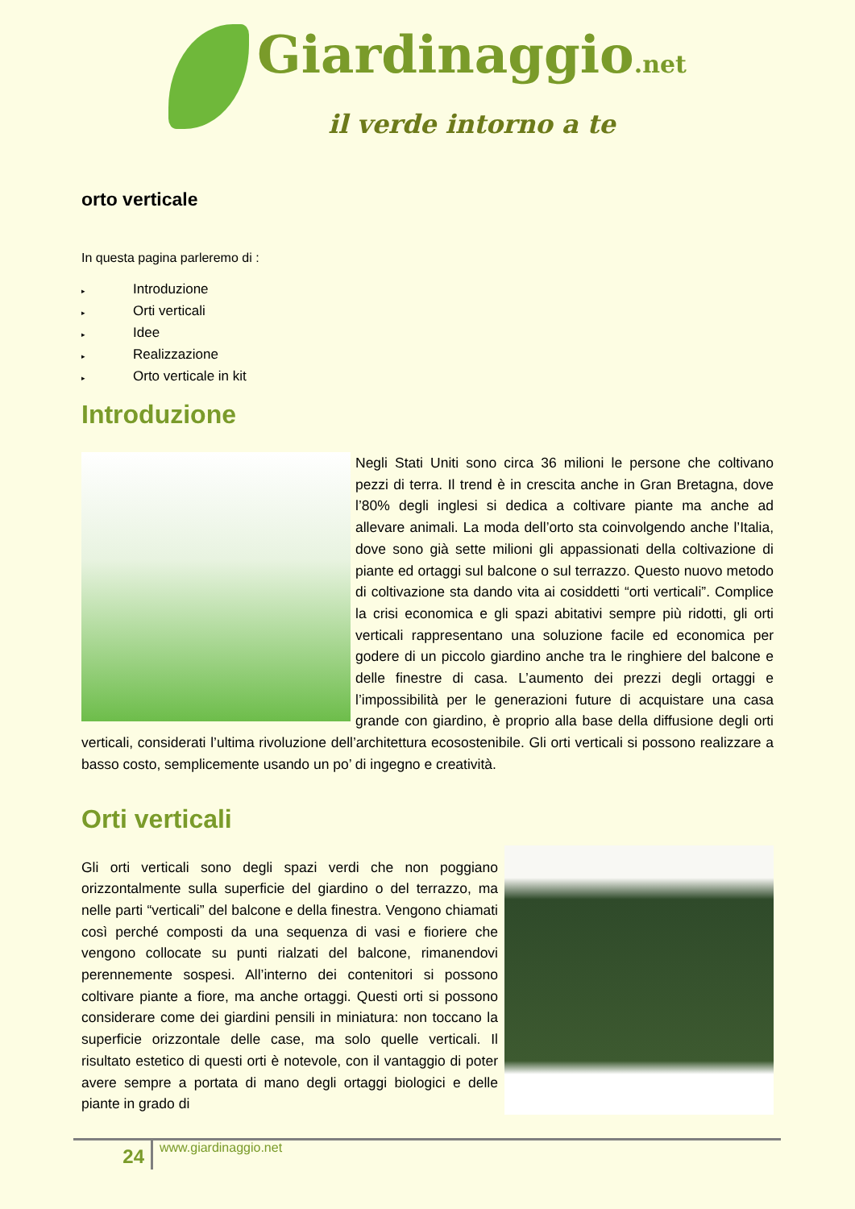Giardinaggio.net
il verde intorno a te
orto verticale
In questa pagina parleremo di :
▸ Introduzione
▸ Orti verticali
▸ Idee
▸ Realizzazione
▸ Orto verticale in kit
Introduzione
Negli Stati Uniti sono circa 36 milioni le persone che coltivano pezzi di terra. Il trend è in crescita anche in Gran Bretagna, dove l’80% degli inglesi si dedica a coltivare piante ma anche ad allevare animali. La moda dell’orto sta coinvolgendo anche l’Italia, dove sono già sette milioni gli appassionati della coltivazione di piante ed ortaggi sul balcone o sul terrazzo. Questo nuovo metodo di coltivazione sta dando vita ai cosiddetti “orti verticali”. Complice la crisi economica e gli spazi abitativi sempre più ridotti, gli orti verticali rappresentano una soluzione facile ed economica per godere di un piccolo giardino anche tra le ringhiere del balcone e delle finestre di casa. L’aumento dei prezzi degli ortaggi e l’impossibilità per le generazioni future di acquistare una casa grande con giardino, è proprio alla base della diffusione degli orti verticali, considerati l’ultima rivoluzione dell’architettura ecosostenibile. Gli orti verticali si possono realizzare a basso costo, semplicemente usando un po’ di ingegno e creatività.
Orti verticali
Gli orti verticali sono degli spazi verdi che non poggiano orizzontalmente sulla superficie del giardino o del terrazzo, ma nelle parti “verticali” del balcone e della finestra. Vengono chiamati così perché composti da una sequenza di vasi e fioriere che vengono collocate su punti rialzati del balcone, rimanendovi perennemente sospesi. All’interno dei contenitori si possono coltivare piante a fiore, ma anche ortaggi. Questi orti si possono considerare come dei giardini pensili in miniatura: non toccano la superficie orizzontale delle case, ma solo quelle verticali. Il risultato estetico di questi orti è notevole, con il vantaggio di poter avere sempre a portata di mano degli ortaggi biologici e delle piante in grado di
24 www.giardinaggio.net